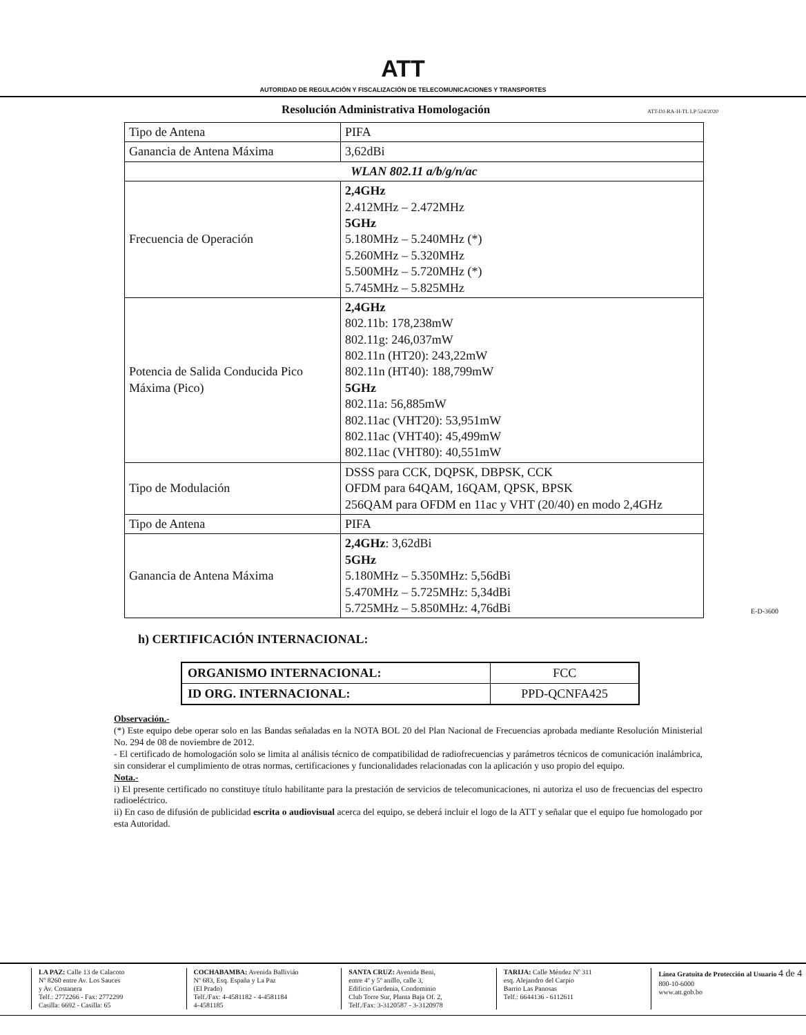ATT
AUTORIDAD DE REGULACIÓN Y FISCALIZACIÓN DE TELECOMUNICACIONES Y TRANSPORTES
Resolución Administrativa Homologación
ATT-DJ-RA-H-TL LP 524/2020
| Tipo de Antena | PIFA |
| Ganancia de Antena Máxima | 3,62dBi |
| WLAN 802.11 a/b/g/n/ac | |
| Frecuencia de Operación | 2,4GHz 2.412MHz – 2.472MHz 5GHz 5.180MHz – 5.240MHz (*) 5.260MHz – 5.320MHz 5.500MHz – 5.720MHz (*) 5.745MHz – 5.825MHz |
| Potencia de Salida Conducida Pico Máxima (Pico) | 2,4GHz 802.11b: 178,238mW 802.11g: 246,037mW 802.11n (HT20): 243,22mW 802.11n (HT40): 188,799mW 5GHz 802.11a: 56,885mW 802.11ac (VHT20): 53,951mW 802.11ac (VHT40): 45,499mW 802.11ac (VHT80): 40,551mW |
| Tipo de Modulación | DSSS para CCK, DQPSK, DBPSK, CCK OFDM para 64QAM, 16QAM, QPSK, BPSK 256QAM para OFDM en 11ac y VHT (20/40) en modo 2,4GHz |
| Tipo de Antena | PIFA |
| Ganancia de Antena Máxima | 2,4GHz : 3,62dBi 5GHz 5.180MHz – 5.350MHz: 5,56dBi 5.470MHz – 5.725MHz: 5,34dBi 5.725MHz – 5.850MHz: 4,76dBi |
h) CERTIFICACIÓN INTERNACIONAL:
| ORGANISMO INTERNACIONAL: | FCC |
| ID ORG. INTERNACIONAL: | PPD-QCNFA425 |
Observación.-
(*) Este equipo debe operar solo en las Bandas señaladas en la NOTA BOL 20 del Plan Nacional de Frecuencias aprobada mediante Resolución Ministerial No. 294 de 08 de noviembre de 2012.
- El certificado de homologación solo se limita al análisis técnico de compatibilidad de radiofrecuencias y parámetros técnicos de comunicación inalámbrica, sin considerar el cumplimiento de otras normas, certificaciones y funcionalidades relacionadas con la aplicación y uso propio del equipo.
Nota.-
i) El presente certificado no constituye título habilitante para la prestación de servicios de telecomunicaciones, ni autoriza el uso de frecuencias del espectro radioeléctrico.
ii) En caso de difusión de publicidad escrita o audiovisual acerca del equipo, se deberá incluir el logo de la ATT y señalar que el equipo fue homologado por esta Autoridad.
E-D-3600
LA PAZ: Calle 13 de Calacoto
Nº 8260 entre Av. Los Sauces
y Av. Costanera
Telf.: 2772266 - Fax: 2772299
Casilla: 6692 - Casilla: 65
COCHABAMBA: Avenida Ballivián
Nº 683, Esq. España y La Paz
(El Prado)
Telf./Fax: 4-4581182 - 4-4581184
4-4581185
SANTA CRUZ: Avenida Beni,
entre 4º y 5º anillo, calle 3,
Edificio Gardenia, Condominio
Club Torre Sur, Planta Baja Of. 2,
Telf./Fax: 3-3120587 - 3-3120978
TARIJA: Calle Méndez Nº 311
esq. Alejandro del Carpio
Barrio Las Panosas
Telf.: 6644136 - 6112611
Línea Gratuita de Protección al Usuario 4 de 4
800-10-6000
www.att.gob.bo